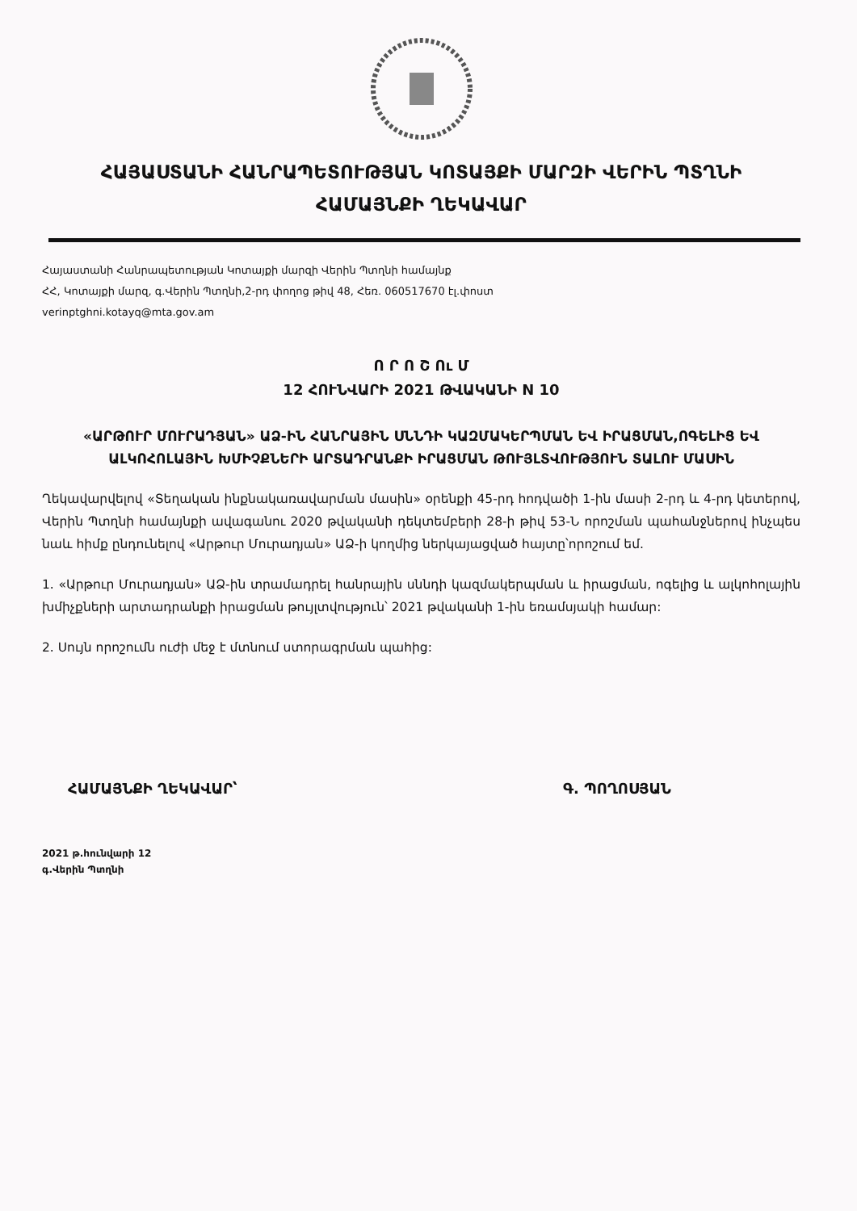ՀԱՅԱՍՏԱՆԻ ՀԱՆՐԱՊԵՏՈՒԹՅԱՆ ԿՈՏԱՅՔԻ ՄԱՐԶԻ ՎԵՐԻՆ ՊՏՂՆԻ
ՀԱՄԱՅՆՔԻ ՂԵԿԱՎԱՐ
Հայաստանի Հանրապետության Կոտայքի մարզի Վերին Պտղնի համայնք
ՀՀ, Կոտայքի մարզ, գ.Վերին Պտղնի,2-րդ փողոց թիվ 48, Հեռ. 060517670 էլ.փոստ
verinptghni.kotayq@mta.gov.am
Ո Ր Ո Շ Ու Մ
12 ՀՈՒՆՎԱՐԻ 2021 ԹՎԱԿԱՆԻ N 10
«ԱՐԹՈՒՐ ՄՈՒՐԱԴՅԱՆ» ԱՁ-ԻՆ ՀԱՆՐԱՅԻՆ ՍՆՆԴԻ ԿԱԶՄԱԿԵՐՊՄԱՆ ԵՎ ԻՐԱՑՄԱՆ,ՈԳԵԼԻՑ ԵՎ ԱԼԿՈՀՈԼԱՅԻՆ ԽՄԻՉՔՆԵՐԻ ԱՐՏԱԴՐԱՆՔԻ ԻՐԱՑՄԱՆ ԹՈՒՅԼՏՎՈՒԹՅՈՒՆ ՏԱԼՈՒ ՄԱՍԻՆ
Ղեկավարվելով «Տեղական ինքնակառավարման մասին» օրենքի 45-րդ հոդվածի 1-ին մասի 2-րդ և 4-րդ կետերով, Վերին Պտղնի համայնքի ավագանու 2020 թվականի դեկտեմբերի 28-ի թիվ 53-Ն որոշման պահանջներով ինչպես նաև հիմք ընդունելով «Արթուր Մուրադյան» ԱՁ-ի կողմից ներկայացված հայտը՝որոշում եմ.
1. «Արթուր Մուրադյան» ԱՁ-ին տրամադրել հանրային սննդի կազմակերպման և իրացման, ոգելից և ալկոհոլային խմիչքների արտադրանքի իրացման թույլտվություն՝ 2021 թվականի 1-ին եռամսյակի համար:
2. Սույն որոշումն ուժի մեջ է մտնում ստորագրման պահից:
ՀԱՄԱՅՆՔԻ ՂԵԿԱՎԱՐ՝ Գ. ՊՈՂՈՍՅԱՆ
2021 թ.հունվարի 12
գ.Վերին Պտղնի